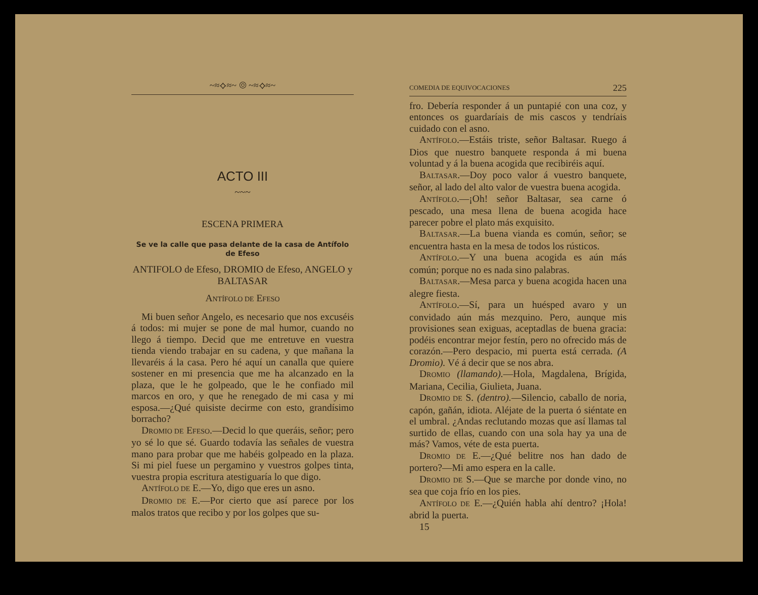~≈⟡≈~ ◎ ~≈⟡≈~
ACTO III
~~~
ESCENA PRIMERA
Se ve la calle que pasa delante de la casa de Antífolo de Efeso
ANTIFOLO de Efeso, DROMIO de Efeso, ANGELO y BALTASAR
ANTÍFOLO DE EFESO
Mi buen señor Angelo, es necesario que nos excuséis á todos: mi mujer se pone de mal humor, cuando no llego á tiempo. Decid que me entretuve en vuestra tienda viendo trabajar en su cadena, y que mañana la llevaréis á la casa. Pero hé aquí un canalla que quiere sostener en mi presencia que me ha alcanzado en la plaza, que le he golpeado, que le he confiado mil marcos en oro, y que he renegado de mi casa y mi esposa.—¿Qué quisiste decirme con esto, grandísimo borracho?
DROMIO DE EFESO.—Decid lo que queráis, señor; pero yo sé lo que sé. Guardo todavía las señales de vuestra mano para probar que me habéis golpeado en la plaza. Si mi piel fuese un pergamino y vuestros golpes tinta, vuestra propia escritura atestiguaría lo que digo.
ANTÍFOLO DE E.—Yo, digo que eres un asno.
DROMIO DE E.—Por cierto que así parece por los malos tratos que recibo y por los golpes que su-
COMEDIA DE EQUIVOCACIONES 225
fro. Debería responder á un puntapié con una coz, y entonces os guardaríais de mis cascos y tendríais cuidado con el asno.
ANTÍFOLO.—Estáis triste, señor Baltasar. Ruego á Dios que nuestro banquete responda á mi buena voluntad y á la buena acogida que recibiréis aquí.
BALTASAR.—Doy poco valor á vuestro banquete, señor, al lado del alto valor de vuestra buena acogida.
ANTÍFOLO.—¡Oh! señor Baltasar, sea carne ó pescado, una mesa llena de buena acogida hace parecer pobre el plato más exquisito.
BALTASAR.—La buena vianda es común, señor; se encuentra hasta en la mesa de todos los rústicos.
ANTÍFOLO.—Y una buena acogida es aún más común; porque no es nada sino palabras.
BALTASAR.—Mesa parca y buena acogida hacen una alegre fiesta.
ANTÍFOLO.—Sí, para un huésped avaro y un convidado aún más mezquino. Pero, aunque mis provisiones sean exiguas, aceptadlas de buena gracia: podéis encontrar mejor festín, pero no ofrecido más de corazón.—Pero despacio, mi puerta está cerrada. (A Dromio). Vé á decir que se nos abra.
DROMIO (llamando).—Hola, Magdalena, Brígida, Mariana, Cecilia, Giulieta, Juana.
DROMIO DE S. (dentro).—Silencio, caballo de noria, capón, gañán, idiota. Aléjate de la puerta ó siéntate en el umbral. ¿Andas reclutando mozas que así llamas tal surtido de ellas, cuando con una sola hay ya una de más? Vamos, véte de esta puerta.
DROMIO DE E.—¿Qué belitre nos han dado de portero?—Mi amo espera en la calle.
DROMIO DE S.—Que se marche por donde vino, no sea que coja frío en los pies.
ANTÍFOLO DE E.—¿Quién habla ahí dentro? ¡Hola! abrid la puerta.
15